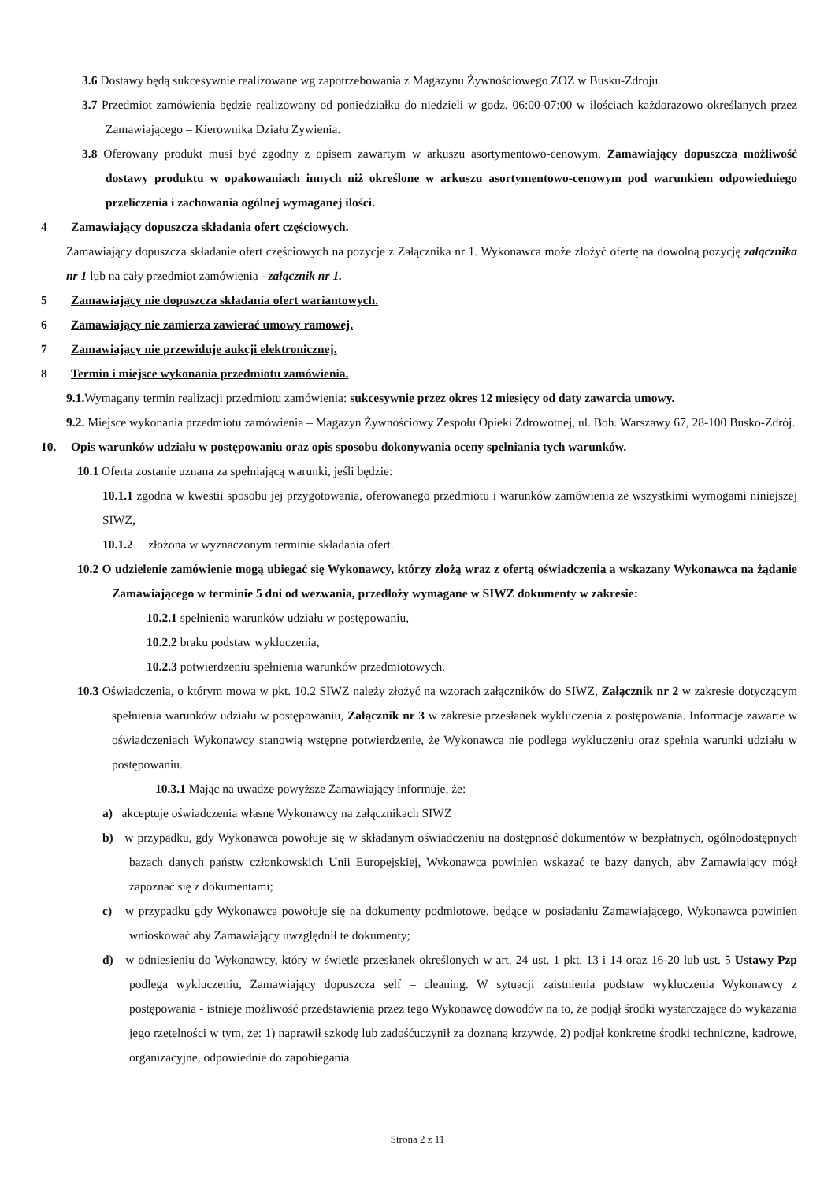3.6 Dostawy będą sukcesywnie realizowane wg zapotrzebowania z Magazynu Żywnościowego ZOZ w Busku-Zdroju.
3.7 Przedmiot zamówienia będzie realizowany od poniedziałku do niedzieli w godz. 06:00-07:00 w ilościach każdorazowo określanych przez Zamawiającego – Kierownika Działu Żywienia.
3.8 Oferowany produkt musi być zgodny z opisem zawartym w arkuszu asortymentowo-cenowym. Zamawiający dopuszcza możliwość dostawy produktu w opakowaniach innych niż określone w arkuszu asortymentowo-cenowym pod warunkiem odpowiedniego przeliczenia i zachowania ogólnej wymaganej ilości.
4 Zamawiający dopuszcza składania ofert częściowych.
Zamawiający dopuszcza składanie ofert częściowych na pozycje z Załącznika nr 1. Wykonawca może złożyć ofertę na dowolną pozycję załącznika nr 1 lub na cały przedmiot zamówienia - załącznik nr 1.
5 Zamawiający nie dopuszcza składania ofert wariantowych.
6 Zamawiający nie zamierza zawierać umowy ramowej.
7 Zamawiający nie przewiduje aukcji elektronicznej.
8 Termin i miejsce wykonania przedmiotu zamówienia.
9.1. Wymagany termin realizacji przedmiotu zamówienia: sukcesywnie przez okres 12 miesięcy od daty zawarcia umowy.
9.2. Miejsce wykonania przedmiotu zamówienia – Magazyn Żywnościowy Zespołu Opieki Zdrowotnej, ul. Boh. Warszawy 67, 28-100 Busko-Zdrój.
10. Opis warunków udziału w postępowaniu oraz opis sposobu dokonywania oceny spełniania tych warunków.
10.1 Oferta zostanie uznana za spełniającą warunki, jeśli będzie:
10.1.1 zgodna w kwestii sposobu jej przygotowania, oferowanego przedmiotu i warunków zamówienia ze wszystkimi wymogami niniejszej SIWZ,
10.1.2 złożona w wyznaczonym terminie składania ofert.
10.2 O udzielenie zamówienie mogą ubiegać się Wykonawcy, którzy złożą wraz z ofertą oświadczenia a wskazany Wykonawca na żądanie Zamawiającego w terminie 5 dni od wezwania, przedłoży wymagane w SIWZ dokumenty w zakresie:
10.2.1 spełnienia warunków udziału w postępowaniu,
10.2.2 braku podstaw wykluczenia,
10.2.3 potwierdzeniu spełnienia warunków przedmiotowych.
10.3 Oświadczenia, o którym mowa w pkt. 10.2 SIWZ należy złożyć na wzorach załączników do SIWZ, Załącznik nr 2 w zakresie dotyczącym spełnienia warunków udziału w postępowaniu, Załącznik nr 3 w zakresie przesłanek wykluczenia z postępowania. Informacje zawarte w oświadczeniach Wykonawcy stanowią wstępne potwierdzenie, że Wykonawca nie podlega wykluczeniu oraz spełnia warunki udziału w postępowaniu.
10.3.1 Mając na uwadze powyższe Zamawiający informuje, że:
a) akceptuje oświadczenia własne Wykonawcy na załącznikach SIWZ
b) w przypadku, gdy Wykonawca powołuje się w składanym oświadczeniu na dostępność dokumentów w bezpłatnych, ogólnodostępnych bazach danych państw członkowskich Unii Europejskiej, Wykonawca powinien wskazać te bazy danych, aby Zamawiający mógł zapoznać się z dokumentami;
c) w przypadku gdy Wykonawca powołuje się na dokumenty podmiotowe, będące w posiadaniu Zamawiającego, Wykonawca powinien wnioskować aby Zamawiający uwzględnił te dokumenty;
d) w odniesieniu do Wykonawcy, który w świetle przesłanek określonych w art. 24 ust. 1 pkt. 13 i 14 oraz 16-20 lub ust. 5 Ustawy Pzp podlega wykluczeniu, Zamawiający dopuszcza self – cleaning. W sytuacji zaistnienia podstaw wykluczenia Wykonawcy z postępowania - istnieje możliwość przedstawienia przez tego Wykonawcę dowodów na to, że podjął środki wystarczające do wykazania jego rzetelności w tym, że: 1) naprawił szkodę lub zadośćuczynił za doznaną krzywdę, 2) podjął konkretne środki techniczne, kadrowe, organizacyjne, odpowiednie do zapobiegania
Strona 2 z 11